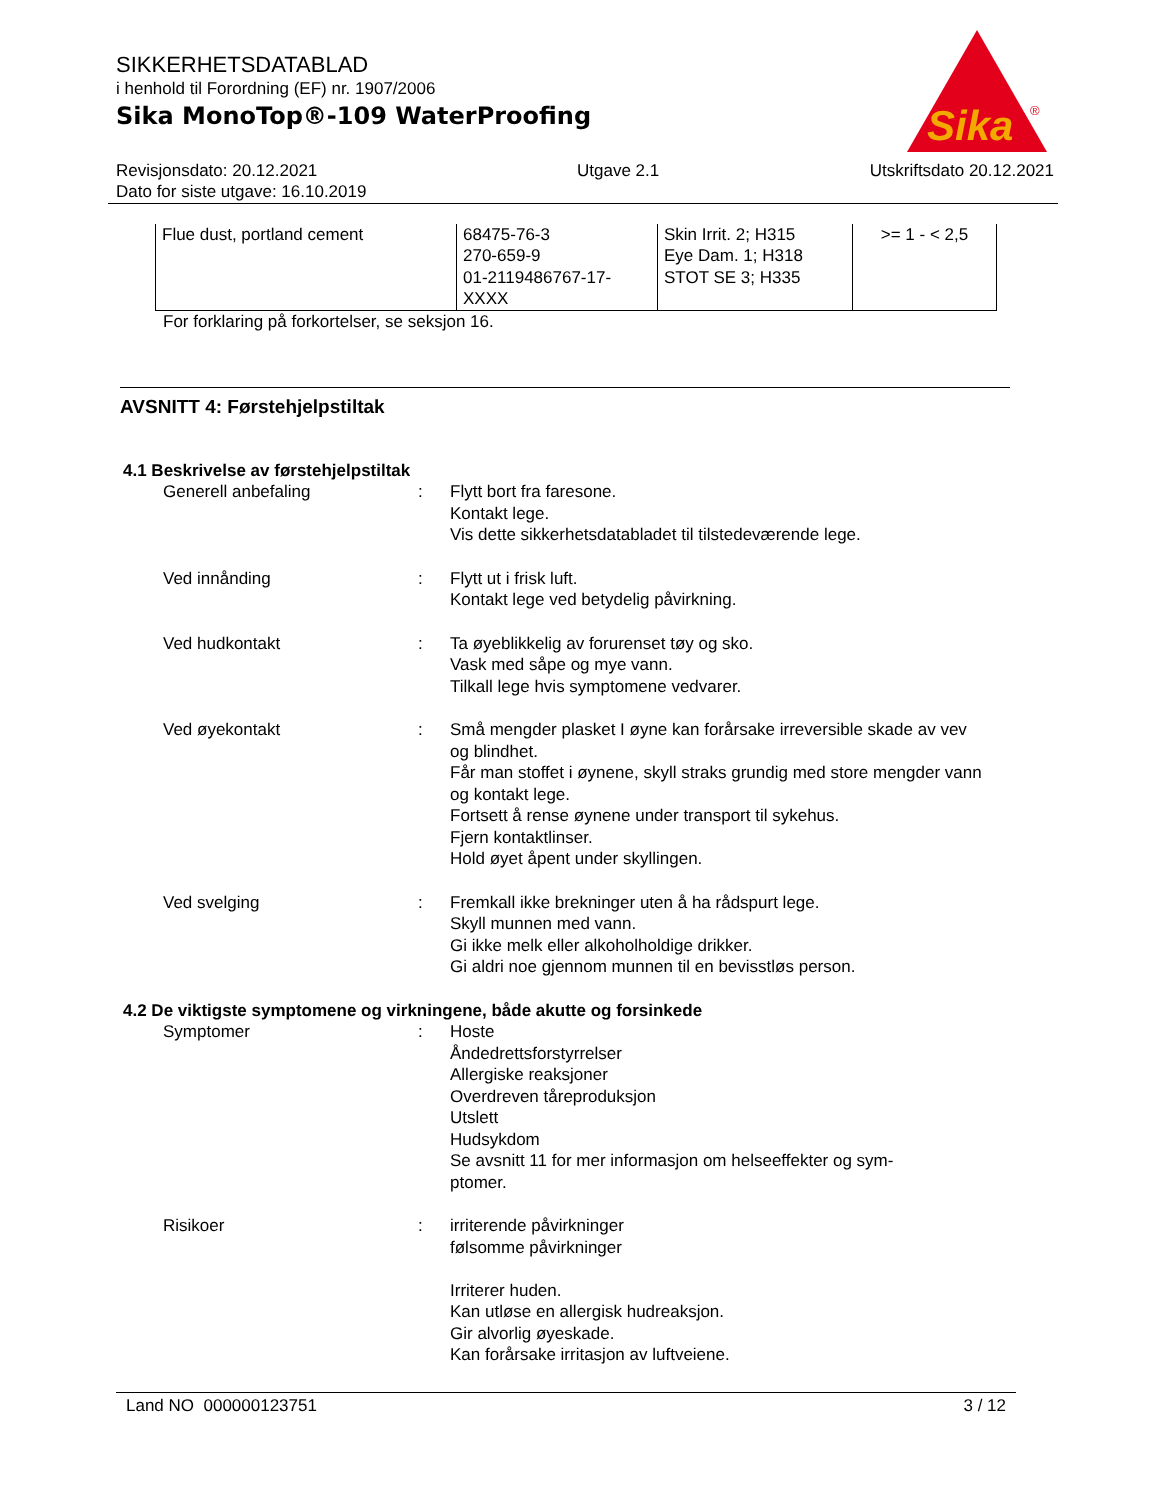Sika
®
SIKKERHETSDATABLAD
i henhold til Forordning (EF) nr. 1907/2006
Sika MonoTop®-109 WaterProofing
Revisjonsdato: 20.12.2021
Dato for siste utgave: 16.10.2019
Utgave 2.1 Utskriftsdato 20.12.2021
| Flue dust, portland cement | 68475-76-3 270-659-9 01-2119486767-17- XXXX | Skin Irrit. 2; H315 Eye Dam. 1; H318 STOT SE 3; H335 | >= 1 - < 2,5 |
For forklaring på forkortelser, se seksjon 16.
AVSNITT 4: Førstehjelpstiltak
4.1 Beskrivelse av førstehjelpstiltak
Generell anbefaling : Flytt bort fra faresone.
Kontakt lege.
Vis dette sikkerhetsdatabladet til tilstedeværende lege.
Ved innånding : Flytt ut i frisk luft.
Kontakt lege ved betydelig påvirkning.
Ved hudkontakt : Ta øyeblikkelig av forurenset tøy og sko.
Vask med såpe og mye vann.
Tilkall lege hvis symptomene vedvarer.
Ved øyekontakt : Små mengder plasket I øyne kan forårsake irreversible skade av vev og blindhet.
Får man stoffet i øynene, skyll straks grundig med store mengder vann og kontakt lege.
Fortsett å rense øynene under transport til sykehus.
Fjern kontaktlinser.
Hold øyet åpent under skyllingen.
Ved svelging : Fremkall ikke brekninger uten å ha rådspurt lege.
Skyll munnen med vann.
Gi ikke melk eller alkoholholdige drikker.
Gi aldri noe gjennom munnen til en bevisstløs person.
4.2 De viktigste symptomene og virkningene, både akutte og forsinkede
Symptomer : Hoste
Åndedrettsforstyrrelser
Allergiske reaksjoner
Overdreven tåreproduksjon
Utslett
Hudsykdom
Se avsnitt 11 for mer informasjon om helseeffekter og sym-
ptomer.
Risikoer : irriterende påvirkninger
følsomme påvirkninger
Irriterer huden.
Kan utløse en allergisk hudreaksjon.
Gir alvorlig øyeskade.
Kan forårsake irritasjon av luftveiene.
Land NO 000000123751 3 / 12